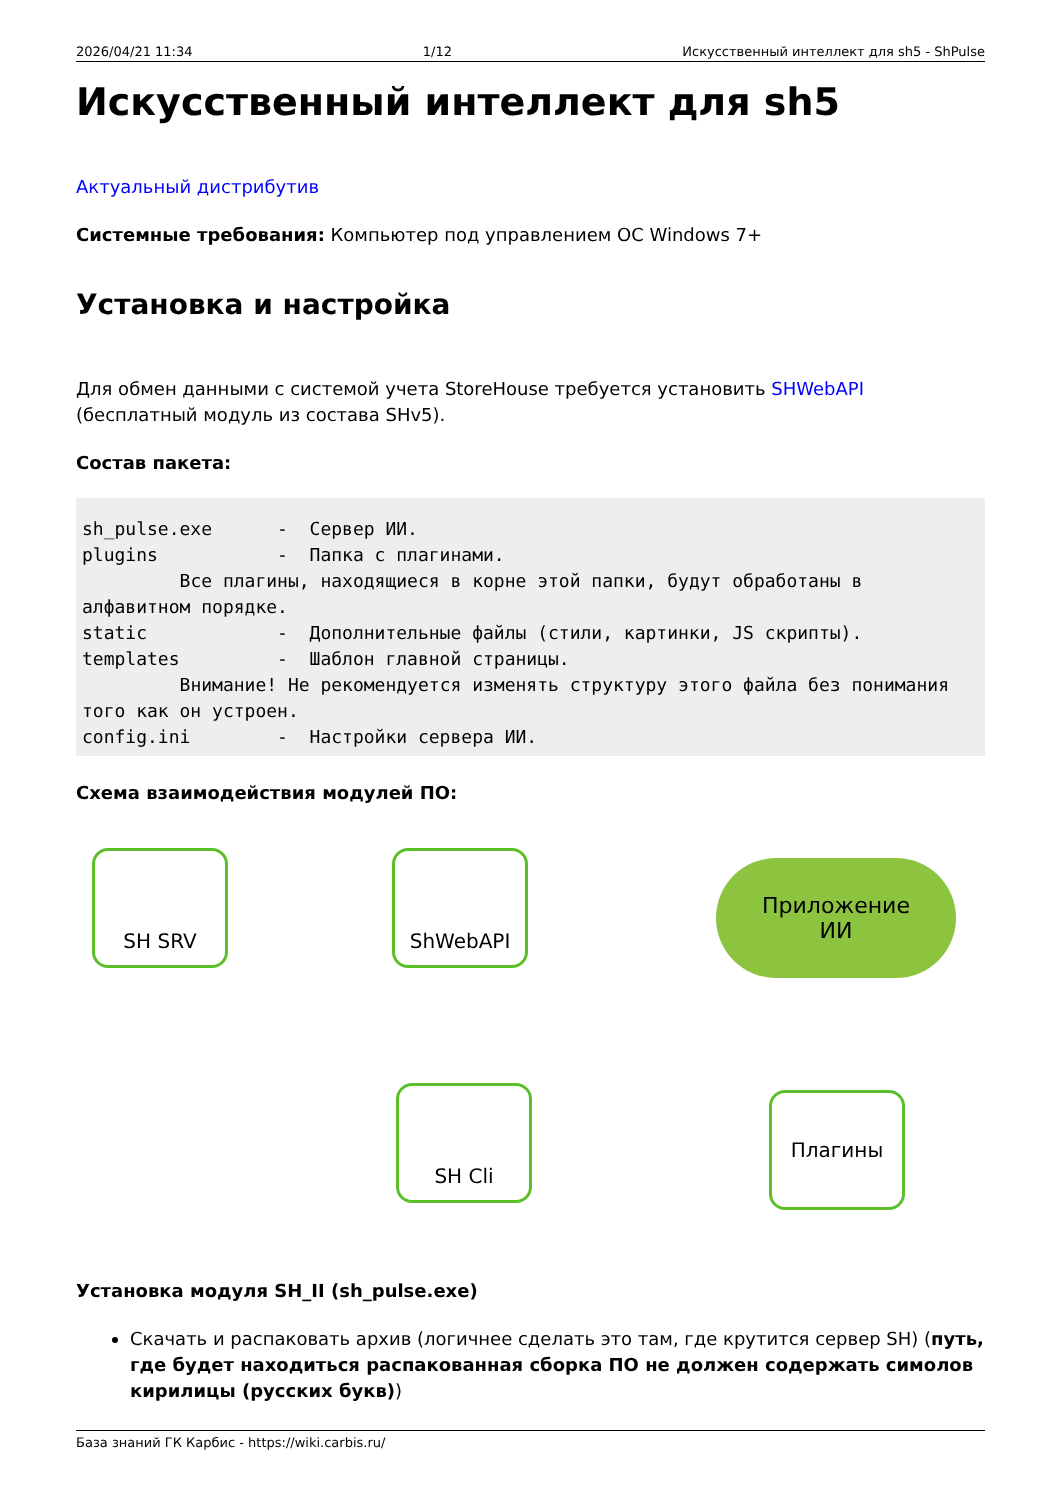2026/04/21 11:34 1/12 Искусственный интеллект для sh5 - ShPulse
Искусственный интеллект для sh5
Актуальный дистрибутив
Системные требования: Компьютер под управлением ОС Windows 7+
Установка и настройка
Для обмен данными с системой учета StoreHouse требуется установить SHWebAPI (бесплатный модуль из состава SHv5).
Состав пакета:
sh_pulse.exe      -  Сервер ИИ.
plugins           -  Папка с плагинами.
         Все плагины, находящиеся в корне этой папки, будут обработаны в алфавитном порядке.
static            -  Дополнительные файлы (стили, картинки, JS скрипты).
templates         -  Шаблон главной страницы.
         Внимание! Не рекомендуется изменять структуру этого файла без понимания того как он устроен.
config.ini        -  Настройки сервера ИИ.
Схема взаимодействия модулей ПО:
SH SRV ShWebAPI
Приложение
ИИ
SH Cli Плагины
Установка модуля SH_II (sh_pulse.exe)
Скачать и распаковать архив (логичнее сделать это там, где крутится сервер SH) (путь, где будет находиться распакованная сборка ПО не должен содержать симолов кирилицы (русских букв))
База знаний ГК Карбис - https://wiki.carbis.ru/